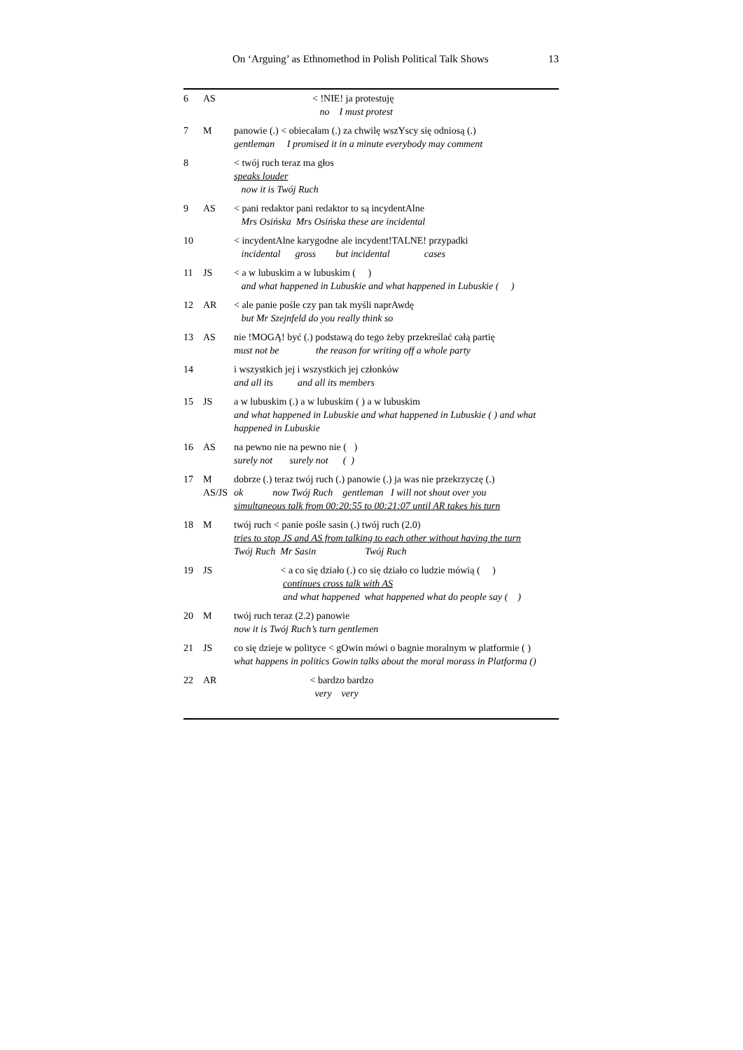On ‘Arguing’ as Ethnomethod in Polish Political Talk Shows 13
| 6 | AS | < !NIE! ja protestuję no I must protest |
| 7 | M | panowie (.) < obiecałam (.) za chwilę wszYscy się odniosą (.) gentleman I promised it in a minute everybody may comment |
| 8 | | < twój ruch teraz ma głos speaks louder now it is Twój Ruch |
| 9 | AS | < pani redaktor pani redaktor to są incydentAlne Mrs Osińska Mrs Osińska these are incidental |
| 10 | | < incydentAlne karygodne ale incydent!TALNE! przypadki incidental gross but incidental cases |
| 11 | JS | < a w lubuskim a w lubuskim ( ) and what happened in Lubuskie and what happened in Lubuskie ( ) |
| 12 | AR | < ale panie pośle czy pan tak myśli naprAwdę but Mr Szejnfeld do you really think so |
| 13 | AS | nie !MOGĄ! być (.) podstawą do tego żeby przekreślać całą partię must not be the reason for writing off a whole party |
| 14 | | i wszystkich jej i wszystkich jej członków and all its and all its members |
| 15 | JS | a w lubuskim (.) a w lubuskim ( ) a w lubuskim and what happened in Lubuskie and what happened in Lubuskie ( ) and what happened in Lubuskie |
| 16 | AS | na pewno nie na pewno nie ( ) surely not surely not ( ) |
| 17 | M AS/JS | dobrze (.) teraz twój ruch (.) panowie (.) ja was nie przekrzyczę (.) ok now Twój Ruch gentleman I will not shout over you simultaneous talk from 00:20:55 to 00:21:07 until AR takes his turn |
| 18 | M | twój ruch < panie pośle sasin (.) twój ruch (2.0) tries to stop JS and AS from talking to each other without having the turn Twój Ruch Mr Sasin Twój Ruch |
| 19 | JS | < a co się działo (.) co się działo co ludzie mówią ( ) continues cross talk with AS and what happened what happened what do people say ( ) |
| 20 | M | twój ruch teraz (2.2) panowie now it is Twój Ruch’s turn gentlemen |
| 21 | JS | co się dzieje w polityce < gOwin mówi o bagnie moralnym w platformie ( ) what happens in politics Gowin talks about the moral morass in Platforma () |
| 22 | AR | < bardzo bardzo very very |